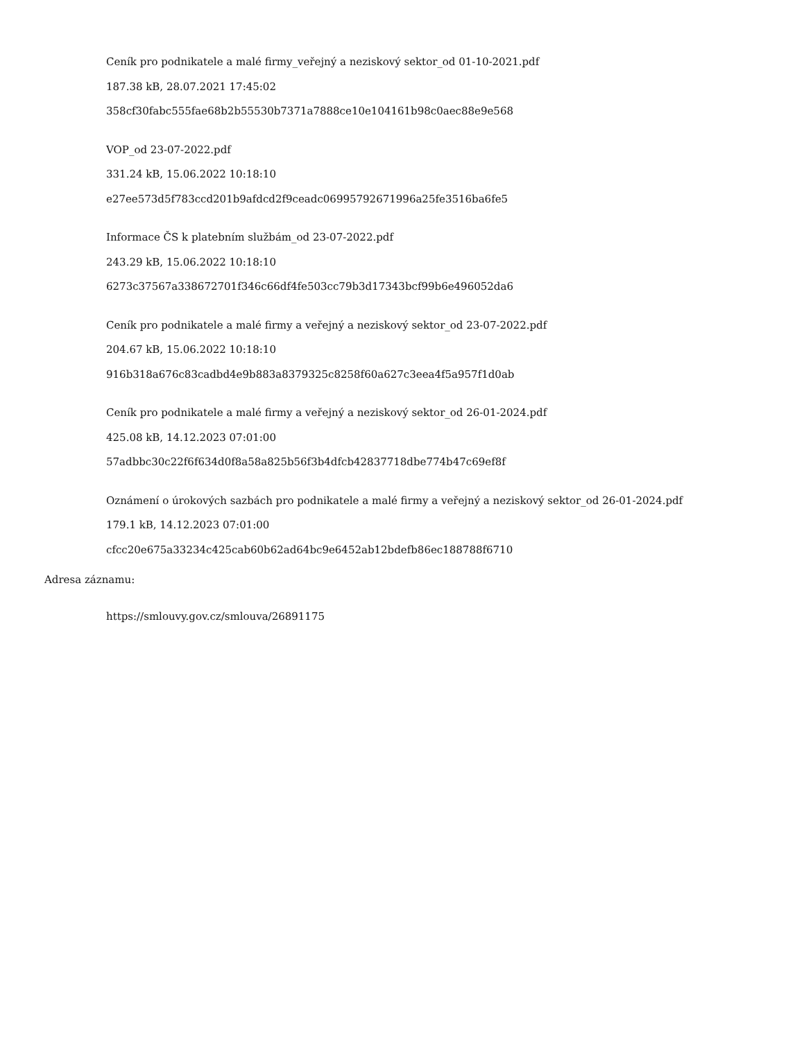Ceník pro podnikatele a malé firmy_veřejný a neziskový sektor_od 01-10-2021.pdf
187.38 kB, 28.07.2021 17:45:02
358cf30fabc555fae68b2b55530b7371a7888ce10e104161b98c0aec88e9e568
VOP_od 23-07-2022.pdf
331.24 kB, 15.06.2022 10:18:10
e27ee573d5f783ccd201b9afdcd2f9ceadc06995792671996a25fe3516ba6fe5
Informace ČS k platebním službám_od 23-07-2022.pdf
243.29 kB, 15.06.2022 10:18:10
6273c37567a338672701f346c66df4fe503cc79b3d17343bcf99b6e496052da6
Ceník pro podnikatele a malé firmy a veřejný a neziskový sektor_od 23-07-2022.pdf
204.67 kB, 15.06.2022 10:18:10
916b318a676c83cadbd4e9b883a8379325c8258f60a627c3eea4f5a957f1d0ab
Ceník pro podnikatele a malé firmy a veřejný a neziskový sektor_od 26-01-2024.pdf
425.08 kB, 14.12.2023 07:01:00
57adbbc30c22f6f634d0f8a58a825b56f3b4dfcb42837718dbe774b47c69ef8f
Oznámení o úrokových sazbách pro podnikatele a malé firmy a veřejný a neziskový sektor_od 26-01-2024.pdf
179.1 kB, 14.12.2023 07:01:00
cfcc20e675a33234c425cab60b62ad64bc9e6452ab12bdefb86ec188788f6710
Adresa záznamu:
https://smlouvy.gov.cz/smlouva/26891175